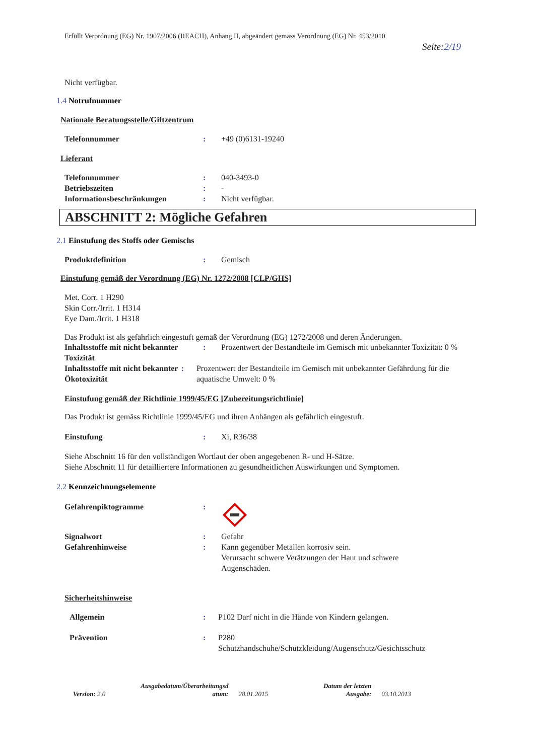Erfüllt Verordnung (EG) Nr. 1907/2006 (REACH), Anhang II, abgeändert gemäss Verordnung (EG) Nr. 453/2010
Seite:2/19
Nicht verfügbar.
1.4 Notrufnummer
Nationale Beratungsstelle/Giftzentrum
Telefonnummer: +49 (0)6131-19240
Lieferant
Telefonnummer: 040-3493-0
Betriebszeiten: -
Informationsbeschränkungen: Nicht verfügbar.
ABSCHNITT 2: Mögliche Gefahren
2.1 Einstufung des Stoffs oder Gemischs
Produktdefinition: Gemisch
Einstufung gemäß der Verordnung (EG) Nr. 1272/2008 [CLP/GHS]
Met. Corr. 1 H290
Skin Corr./Irrit. 1 H314
Eye Dam./Irrit. 1 H318
Das Produkt ist als gefährlich eingestuft gemäß der Verordnung (EG) 1272/2008 und deren Änderungen.
Inhaltsstoffe mit nicht bekannter Toxizität: Prozentwert der Bestandteile im Gemisch mit unbekannter Toxizität: 0 %
Inhaltsstoffe mit nicht bekannter Ökotoxizität: Prozentwert der Bestandteile im Gemisch mit unbekannter Gefährdung für die aquatische Umwelt: 0 %
Einstufung gemäß der Richtlinie 1999/45/EG [Zubereitungsrichtlinie]
Das Produkt ist gemäss Richtlinie 1999/45/EG und ihren Anhängen als gefährlich eingestuft.
Einstufung: Xi, R36/38
Siehe Abschnitt 16 für den vollständigen Wortlaut der oben angegebenen R- und H-Sätze.
Siehe Abschnitt 11 für detailliertere Informationen zu gesundheitlichen Auswirkungen und Symptomen.
2.2 Kennzeichnungselemente
Gefahrenpiktogramme:
Signalwort: Gefahr
Gefahrenhinweise: Kann gegenüber Metallen korrosiv sein.
Verursacht schwere Verätzungen der Haut und schwere
Augenschäden.
Sicherheitshinweise
Allgemein: P102 Darf nicht in die Hände von Kindern gelangen.
Prävention: P280
Schutzhandschuhe/Schutzkleidung/Augenschutz/Gesichtsschutz
Version: 2.0
Ausgabedatum/Überarbeitungsd
atum:
28.01.2015
Datum der letzten
Ausgabe:
03.10.2013